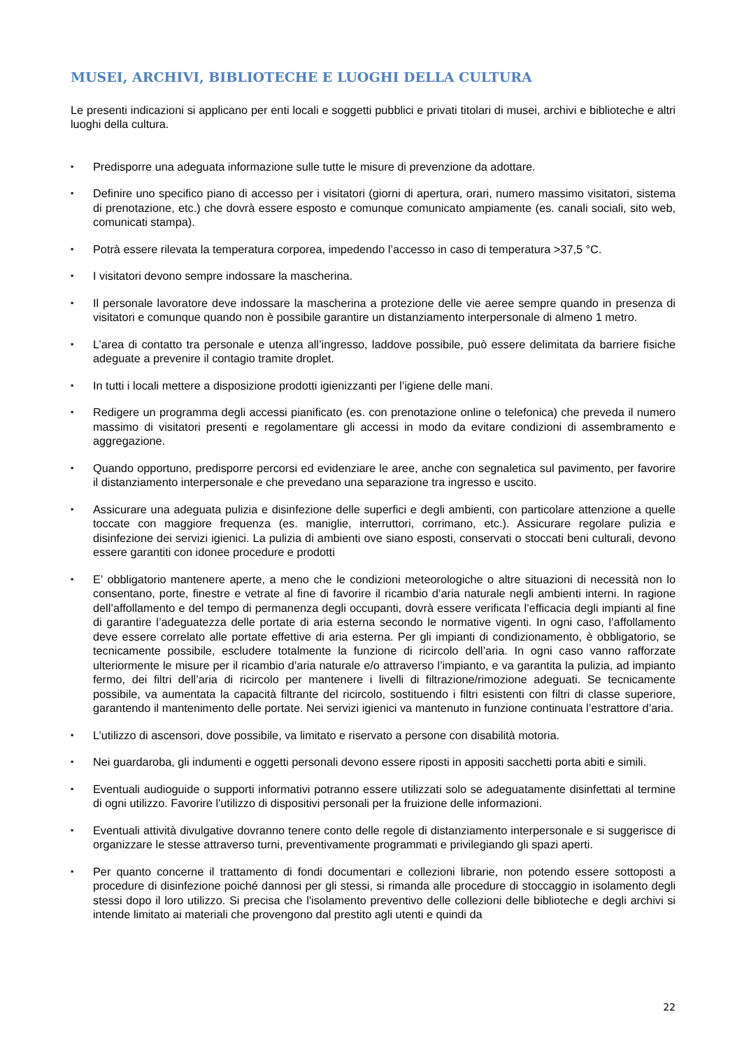MUSEI, ARCHIVI, BIBLIOTECHE E LUOGHI DELLA CULTURA
Le presenti indicazioni si applicano per enti locali e soggetti pubblici e privati titolari di musei, archivi e biblioteche e altri luoghi della cultura.
▪
Predisporre una adeguata informazione sulle tutte le misure di prevenzione da adottare.
▪
Definire uno specifico piano di accesso per i visitatori (giorni di apertura, orari, numero massimo visitatori, sistema di prenotazione, etc.) che dovrà essere esposto e comunque comunicato ampiamente (es. canali sociali, sito web, comunicati stampa).
▪
Potrà essere rilevata la temperatura corporea, impedendo l’accesso in caso di temperatura >37,5 °C.
▪
I visitatori devono sempre indossare la mascherina.
▪
Il personale lavoratore deve indossare la mascherina a protezione delle vie aeree sempre quando in presenza di visitatori e comunque quando non è possibile garantire un distanziamento interpersonale di almeno 1 metro.
▪
L’area di contatto tra personale e utenza all’ingresso, laddove possibile, può essere delimitata da barriere fisiche adeguate a prevenire il contagio tramite droplet.
▪
In tutti i locali mettere a disposizione prodotti igienizzanti per l’igiene delle mani.
▪
Redigere un programma degli accessi pianificato (es. con prenotazione online o telefonica) che preveda il numero massimo di visitatori presenti e regolamentare gli accessi in modo da evitare condizioni di assembramento e aggregazione.
▪
Quando opportuno, predisporre percorsi ed evidenziare le aree, anche con segnaletica sul pavimento, per favorire il distanziamento interpersonale e che prevedano una separazione tra ingresso e uscito.
▪
Assicurare una adeguata pulizia e disinfezione delle superfici e degli ambienti, con particolare attenzione a quelle toccate con maggiore frequenza (es. maniglie, interruttori, corrimano, etc.). Assicurare regolare pulizia e disinfezione dei servizi igienici. La pulizia di ambienti ove siano esposti, conservati o stoccati beni culturali, devono essere garantiti con idonee procedure e prodotti
▪
E’ obbligatorio mantenere aperte, a meno che le condizioni meteorologiche o altre situazioni di necessità non lo consentano, porte, finestre e vetrate al fine di favorire il ricambio d’aria naturale negli ambienti interni. In ragione dell’affollamento e del tempo di permanenza degli occupanti, dovrà essere verificata l’efficacia degli impianti al fine di garantire l’adeguatezza delle portate di aria esterna secondo le normative vigenti. In ogni caso, l’affollamento deve essere correlato alle portate effettive di aria esterna. Per gli impianti di condizionamento, è obbligatorio, se tecnicamente possibile, escludere totalmente la funzione di ricircolo dell’aria. In ogni caso vanno rafforzate ulteriormente le misure per il ricambio d’aria naturale e/o attraverso l’impianto, e va garantita la pulizia, ad impianto fermo, dei filtri dell’aria di ricircolo per mantenere i livelli di filtrazione/rimozione adeguati. Se tecnicamente possibile, va aumentata la capacità filtrante del ricircolo, sostituendo i filtri esistenti con filtri di classe superiore, garantendo il mantenimento delle portate. Nei servizi igienici va mantenuto in funzione continuata l’estrattore d’aria.
▪
L’utilizzo di ascensori, dove possibile, va limitato e riservato a persone con disabilità motoria.
▪
Nei guardaroba, gli indumenti e oggetti personali devono essere riposti in appositi sacchetti porta abiti e simili.
▪
Eventuali audioguide o supporti informativi potranno essere utilizzati solo se adeguatamente disinfettati al termine di ogni utilizzo. Favorire l'utilizzo di dispositivi personali per la fruizione delle informazioni.
▪
Eventuali attività divulgative dovranno tenere conto delle regole di distanziamento interpersonale e si suggerisce di organizzare le stesse attraverso turni, preventivamente programmati e privilegiando gli spazi aperti.
▪
Per quanto concerne il trattamento di fondi documentari e collezioni librarie, non potendo essere sottoposti a procedure di disinfezione poiché dannosi per gli stessi, si rimanda alle procedure di stoccaggio in isolamento degli stessi dopo il loro utilizzo. Si precisa che l'isolamento preventivo delle collezioni delle biblioteche e degli archivi si intende limitato ai materiali che provengono dal prestito agli utenti e quindi da
22